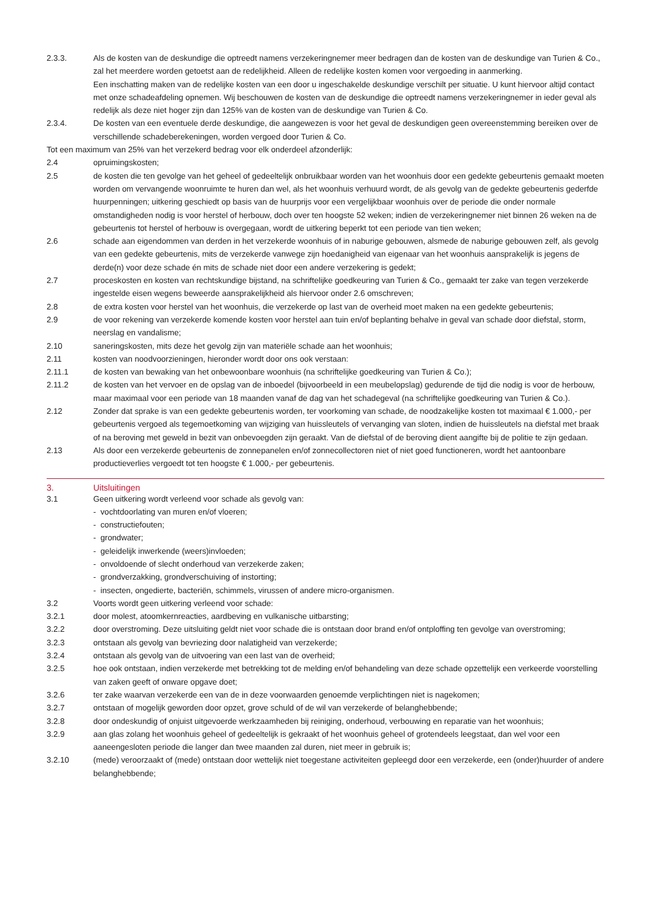2.3.3. Als de kosten van de deskundige die optreedt namens verzekeringnemer meer bedragen dan de kosten van de deskundige van Turien & Co., zal het meerdere worden getoetst aan de redelijkheid. Alleen de redelijke kosten komen voor vergoeding in aanmerking.
Een inschatting maken van de redelijke kosten van een door u ingeschakelde deskundige verschilt per situatie. U kunt hiervoor altijd contact met onze schadeafdeling opnemen. Wij beschouwen de kosten van de deskundige die optreedt namens verzekeringnemer in ieder geval als redelijk als deze niet hoger zijn dan 125% van de kosten van de deskundige van Turien & Co.
2.3.4. De kosten van een eventuele derde deskundige, die aangewezen is voor het geval de deskundigen geen overeenstemming bereiken over de verschillende schadeberekeningen, worden vergoed door Turien & Co.
Tot een maximum van 25% van het verzekerd bedrag voor elk onderdeel afzonderlijk:
2.4 opruimingskosten;
2.5 de kosten die ten gevolge van het geheel of gedeeltelijk onbruikbaar worden van het woonhuis door een gedekte gebeurtenis gemaakt moeten worden om vervangende woonruimte te huren dan wel, als het woonhuis verhuurd wordt, de als gevolg van de gedekte gebeurtenis gederfde huurpenningen; uitkering geschiedt op basis van de huurprijs voor een vergelijkbaar woonhuis over de periode die onder normale omstandigheden nodig is voor herstel of herbouw, doch over ten hoogste 52 weken; indien de verzekeringnemer niet binnen 26 weken na de gebeurtenis tot herstel of herbouw is overgegaan, wordt de uitkering beperkt tot een periode van tien weken;
2.6 schade aan eigendommen van derden in het verzekerde woonhuis of in naburige gebouwen, alsmede de naburige gebouwen zelf, als gevolg van een gedekte gebeurtenis, mits de verzekerde vanwege zijn hoedanigheid van eigenaar van het woonhuis aansprakelijk is jegens de derde(n) voor deze schade én mits de schade niet door een andere verzekering is gedekt;
2.7 proceskosten en kosten van rechtskundige bijstand, na schriftelijke goedkeuring van Turien & Co., gemaakt ter zake van tegen verzekerde ingestelde eisen wegens beweerde aansprakelijkheid als hiervoor onder 2.6 omschreven;
2.8 de extra kosten voor herstel van het woonhuis, die verzekerde op last van de overheid moet maken na een gedekte gebeurtenis;
2.9 de voor rekening van verzekerde komende kosten voor herstel aan tuin en/of beplanting behalve in geval van schade door diefstal, storm, neerslag en vandalisme;
2.10 saneringskosten, mits deze het gevolg zijn van materiële schade aan het woonhuis;
2.11 kosten van noodvoorzieningen, hieronder wordt door ons ook verstaan:
2.11.1 de kosten van bewaking van het onbewoonbare woonhuis (na schriftelijke goedkeuring van Turien & Co.);
2.11.2 de kosten van het vervoer en de opslag van de inboedel (bijvoorbeeld in een meubelopslag) gedurende de tijd die nodig is voor de herbouw, maar maximaal voor een periode van 18 maanden vanaf de dag van het schadegeval (na schriftelijke goedkeuring van Turien & Co.).
2.12 Zonder dat sprake is van een gedekte gebeurtenis worden, ter voorkoming van schade, de noodzakelijke kosten tot maximaal € 1.000,- per gebeurtenis vergoed als tegemoetkoming van wijziging van huissleutels of vervanging van sloten, indien de huissleutels na diefstal met braak of na beroving met geweld in bezit van onbevoegden zijn geraakt. Van de diefstal of de beroving dient aangifte bij de politie te zijn gedaan.
2.13 Als door een verzekerde gebeurtenis de zonnepanelen en/of zonnecollectoren niet of niet goed functioneren, wordt het aantoonbare productieverlies vergoedt tot ten hoogste € 1.000,- per gebeurtenis.
3. Uitsluitingen
3.1 Geen uitkering wordt verleend voor schade als gevolg van:
- vochtdoorlating van muren en/of vloeren;
- constructiefouten;
- grondwater;
- geleidelijk inwerkende (weers)invloeden;
- onvoldoende of slecht onderhoud van verzekerde zaken;
- grondverzakking, grondverschuiving of instorting;
- insecten, ongedierte, bacteriën, schimmels, virussen of andere micro-organismen.
3.2 Voorts wordt geen uitkering verleend voor schade:
3.2.1 door molest, atoomkernreacties, aardbeving en vulkanische uitbarsting;
3.2.2 door overstroming. Deze uitsluiting geldt niet voor schade die is ontstaan door brand en/of ontploffing ten gevolge van overstroming;
3.2.3 ontstaan als gevolg van bevriezing door nalatigheid van verzekerde;
3.2.4 ontstaan als gevolg van de uitvoering van een last van de overheid;
3.2.5 hoe ook ontstaan, indien verzekerde met betrekking tot de melding en/of behandeling van deze schade opzettelijk een verkeerde voorstelling van zaken geeft of onware opgave doet;
3.2.6 ter zake waarvan verzekerde een van de in deze voorwaarden genoemde verplichtingen niet is nagekomen;
3.2.7 ontstaan of mogelijk geworden door opzet, grove schuld of de wil van verzekerde of belanghebbende;
3.2.8 door ondeskundig of onjuist uitgevoerde werkzaamheden bij reiniging, onderhoud, verbouwing en reparatie van het woonhuis;
3.2.9 aan glas zolang het woonhuis geheel of gedeeltelijk is gekraakt of het woonhuis geheel of grotendeels leegstaat, dan wel voor een aaneengesloten periode die langer dan twee maanden zal duren, niet meer in gebruik is;
3.2.10 (mede) veroorzaakt of (mede) ontstaan door wettelijk niet toegestane activiteiten gepleegd door een verzekerde, een (onder)huurder of andere belanghebbende;